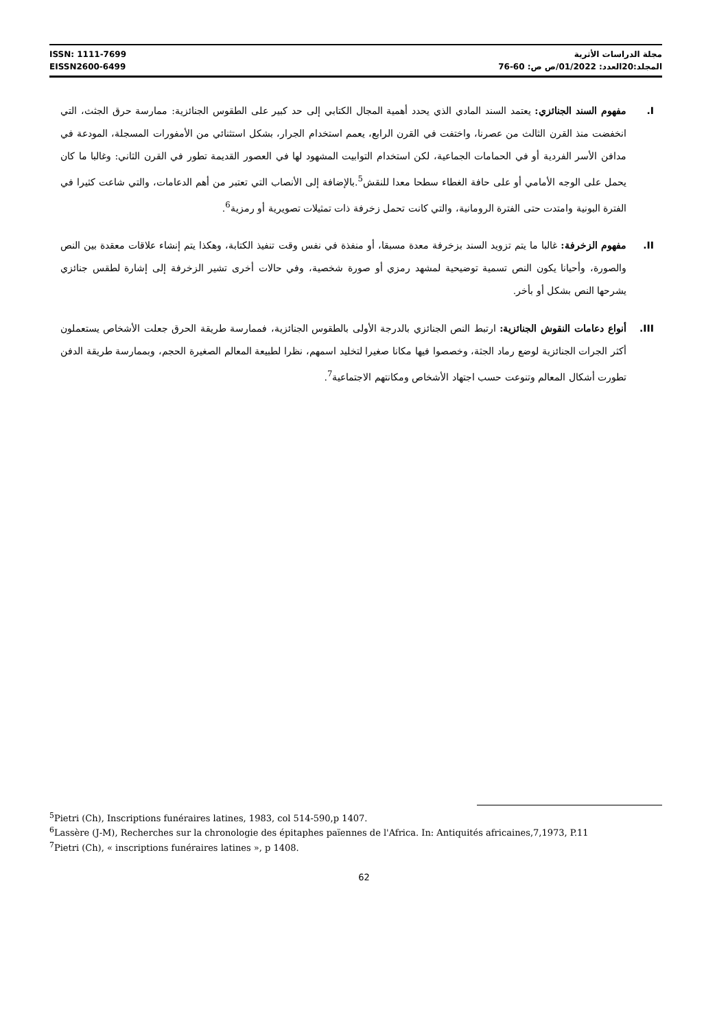ISSN: 1111-7699
EISSN2600-6499
مجلة الدراسات الأثرية
المجلد:20العدد: 01/2022/ص ص: 60-76
I. مفهوم السند الجنائزي: يعتمد السند المادي الذي يحدد أهمية المجال الكتابي إلى حد كبير على الطقوس الجنائزية: ممارسة حرق الجثث، التي انخفضت منذ القرن الثالث من عصرنا، واختفت في القرن الرابع، يعمم استخدام الجرار، بشكل استثنائي من الأمفورات المسجلة، المودعة في مدافن الأسر الفردية أو في الحمامات الجماعية، لكن استخدام التوابيت المشهود لها في العصور القديمة تطور في القرن الثاني: وغالبا ما كان يحمل على الوجه الأمامي أو على حافة الغطاء سطحا معدا للنقش<sup>5</sup>.بالإضافة إلى الأنصاب التي تعتبر من أهم الدعامات، والتي شاعت كثيرا في الفترة البونية وامتدت حتى الفترة الرومانية، والتي كانت تحمل زخرفة ذات تمثيلات تصويرية أو رمزية<sup>6</sup>.
II. مفهوم الزخرفة: غالبا ما يتم تزويد السند بزخرفة معدة مسبقا، أو منفذة في نفس وقت تنفيذ الكتابة، وهكذا يتم إنشاء علاقات معقدة بين النص والصورة، وأحيانا يكون النص تسمية توضيحية لمشهد رمزي أو صورة شخصية، وفي حالات أخرى تشير الزخرفة إلى إشارة لطقس جنائزي يشرحها النص بشكل أو بأخر.
III. أنواع دعامات النقوش الجنائزية: ارتبط النص الجنائزي بالدرجة الأولى بالطقوس الجنائزية، فممارسة طريقة الحرق جعلت الأشخاص يستعملون أكثر الجرات الجنائزية لوضع رماد الجثة، وخصصوا فيها مكانا صغيرا لتخليد اسمهم، نظرا لطبيعة المعالم الصغيرة الحجم، وبممارسة طريقة الدفن تطورت أشكال المعالم وتنوعت حسب اجتهاد الأشخاص ومكانتهم الاجتماعية<sup>7</sup>.
<sup>5</sup> Pietri (Ch), Inscriptions funéraires latines, 1983, col 514-590,p 1407.
<sup>6</sup> Lassère (J-M), Recherches sur la chronologie des épitaphes païennes de l'Africa. In: Antiquités africaines,7,1973, P.11
<sup>7</sup> Pietri (Ch), « inscriptions funéraires latines », p 1408.
62